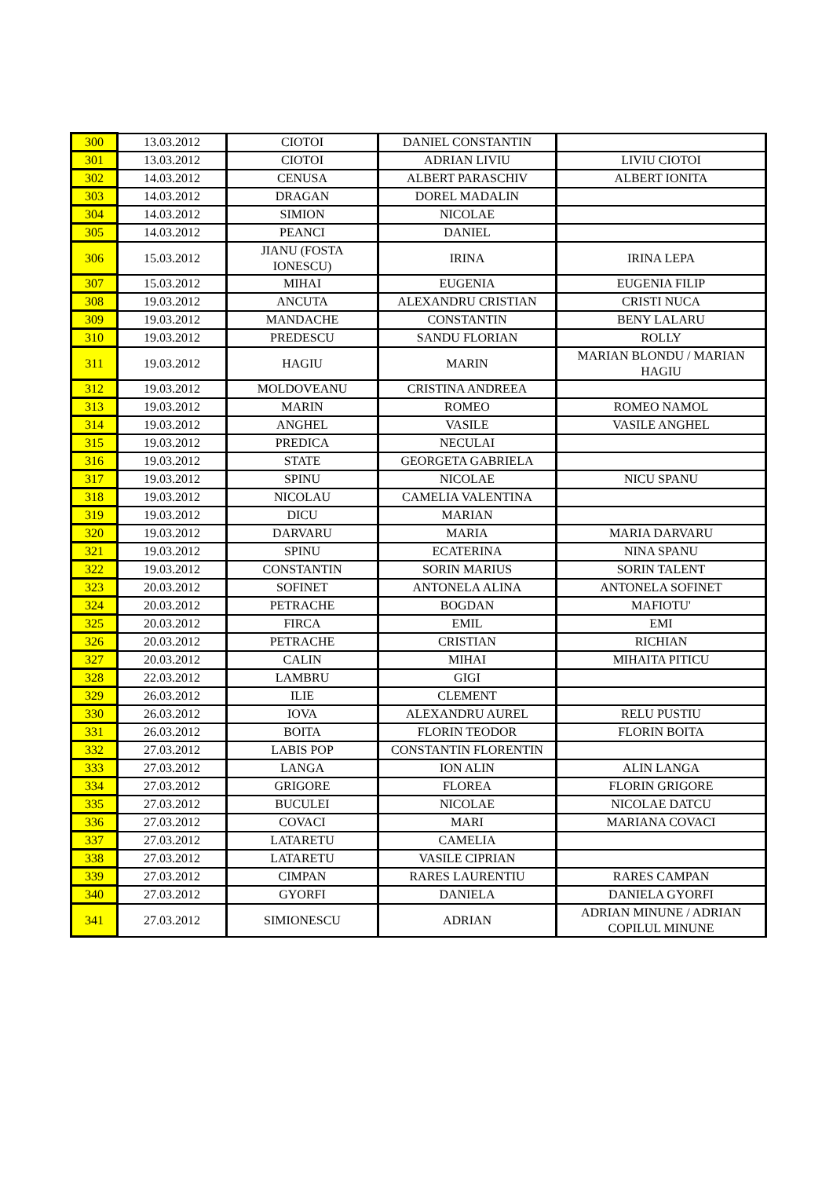| 300 | 13.03.2012 | CIOTOI | DANIEL CONSTANTIN | |
| 301 | 13.03.2012 | CIOTOI | ADRIAN LIVIU | LIVIU CIOTOI |
| 302 | 14.03.2012 | CENUSA | ALBERT PARASCHIV | ALBERT IONITA |
| 303 | 14.03.2012 | DRAGAN | DOREL MADALIN | |
| 304 | 14.03.2012 | SIMION | NICOLAE | |
| 305 | 14.03.2012 | PEANCI | DANIEL | |
| 306 | 15.03.2012 | JIANU (FOSTA IONESCU) | IRINA | IRINA LEPA |
| 307 | 15.03.2012 | MIHAI | EUGENIA | EUGENIA FILIP |
| 308 | 19.03.2012 | ANCUTA | ALEXANDRU CRISTIAN | CRISTI NUCA |
| 309 | 19.03.2012 | MANDACHE | CONSTANTIN | BENY LALARU |
| 310 | 19.03.2012 | PREDESCU | SANDU FLORIAN | ROLLY |
| 311 | 19.03.2012 | HAGIU | MARIN | MARIAN BLONDU / MARIAN HAGIU |
| 312 | 19.03.2012 | MOLDOVEANU | CRISTINA ANDREEA | |
| 313 | 19.03.2012 | MARIN | ROMEO | ROMEO NAMOL |
| 314 | 19.03.2012 | ANGHEL | VASILE | VASILE ANGHEL |
| 315 | 19.03.2012 | PREDICA | NECULAI | |
| 316 | 19.03.2012 | STATE | GEORGETA GABRIELA | |
| 317 | 19.03.2012 | SPINU | NICOLAE | NICU SPANU |
| 318 | 19.03.2012 | NICOLAU | CAMELIA VALENTINA | |
| 319 | 19.03.2012 | DICU | MARIAN | |
| 320 | 19.03.2012 | DARVARU | MARIA | MARIA DARVARU |
| 321 | 19.03.2012 | SPINU | ECATERINA | NINA SPANU |
| 322 | 19.03.2012 | CONSTANTIN | SORIN MARIUS | SORIN TALENT |
| 323 | 20.03.2012 | SOFINET | ANTONELA ALINA | ANTONELA SOFINET |
| 324 | 20.03.2012 | PETRACHE | BOGDAN | MAFIOTU' |
| 325 | 20.03.2012 | FIRCA | EMIL | EMI |
| 326 | 20.03.2012 | PETRACHE | CRISTIAN | RICHIAN |
| 327 | 20.03.2012 | CALIN | MIHAI | MIHAITA PITICU |
| 328 | 22.03.2012 | LAMBRU | GIGI | |
| 329 | 26.03.2012 | ILIE | CLEMENT | |
| 330 | 26.03.2012 | IOVA | ALEXANDRU AUREL | RELU PUSTIU |
| 331 | 26.03.2012 | BOITA | FLORIN TEODOR | FLORIN BOITA |
| 332 | 27.03.2012 | LABIS POP | CONSTANTIN FLORENTIN | |
| 333 | 27.03.2012 | LANGA | ION ALIN | ALIN LANGA |
| 334 | 27.03.2012 | GRIGORE | FLOREA | FLORIN GRIGORE |
| 335 | 27.03.2012 | BUCULEI | NICOLAE | NICOLAE DATCU |
| 336 | 27.03.2012 | COVACI | MARI | MARIANA COVACI |
| 337 | 27.03.2012 | LATARETU | CAMELIA | |
| 338 | 27.03.2012 | LATARETU | VASILE CIPRIAN | |
| 339 | 27.03.2012 | CIMPAN | RARES LAURENTIU | RARES CAMPAN |
| 340 | 27.03.2012 | GYORFI | DANIELA | DANIELA GYORFI |
| 341 | 27.03.2012 | SIMIONESCU | ADRIAN | ADRIAN MINUNE / ADRIAN COPILUL MINUNE |